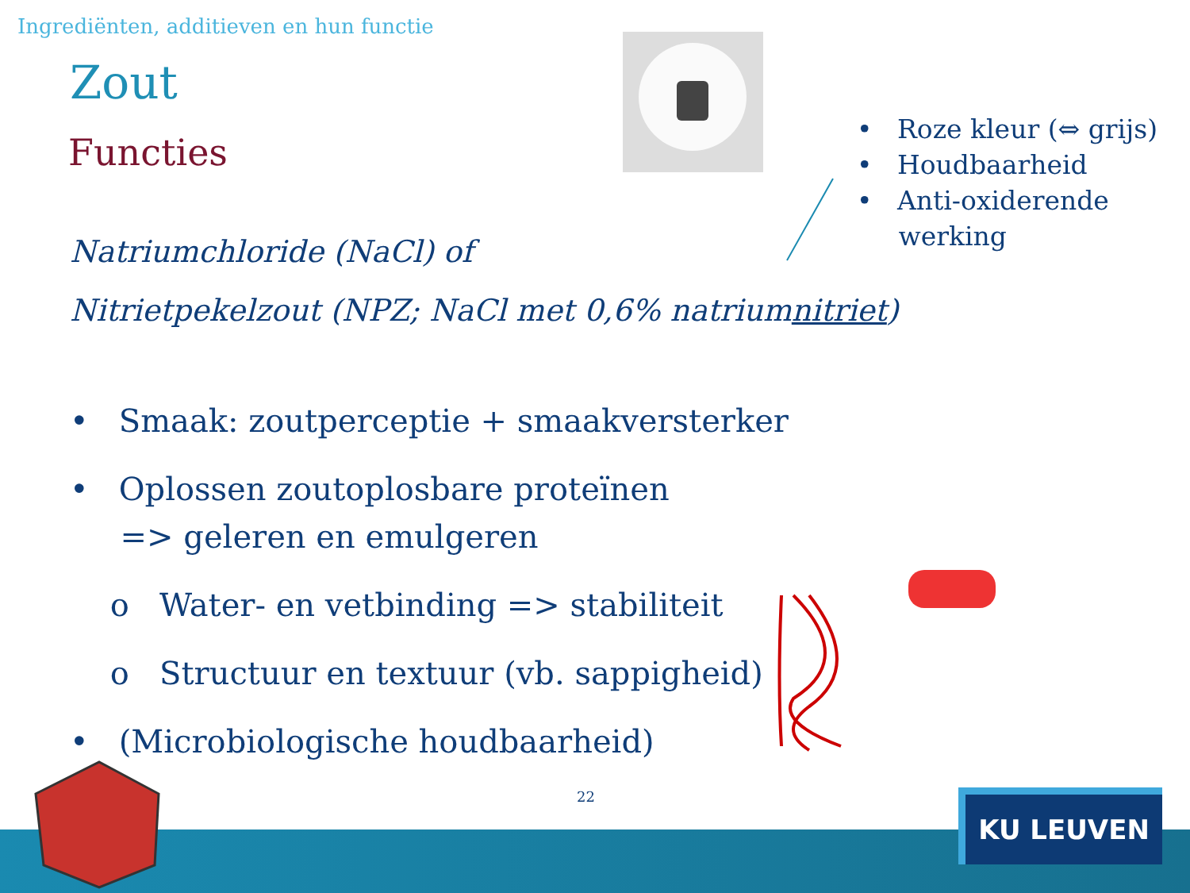Ingrediënten, additieven en hun functie
Zout
Functies
• Roze kleur (⇔ grijs)
• Houdbaarheid
• Anti-oxiderende
werking
Natriumchloride (NaCl) of
Nitrietpekelzout (NPZ; NaCl met 0,6% natriumnitriet)
• Smaak: zoutperceptie + smaakversterker
• Oplossen zoutoplosbare proteïnen
=> geleren en emulgeren
o Water- en vetbinding => stabiliteit
o Structuur en textuur (vb. sappigheid)
• (Microbiologische houdbaarheid)
22 KU LEUVEN